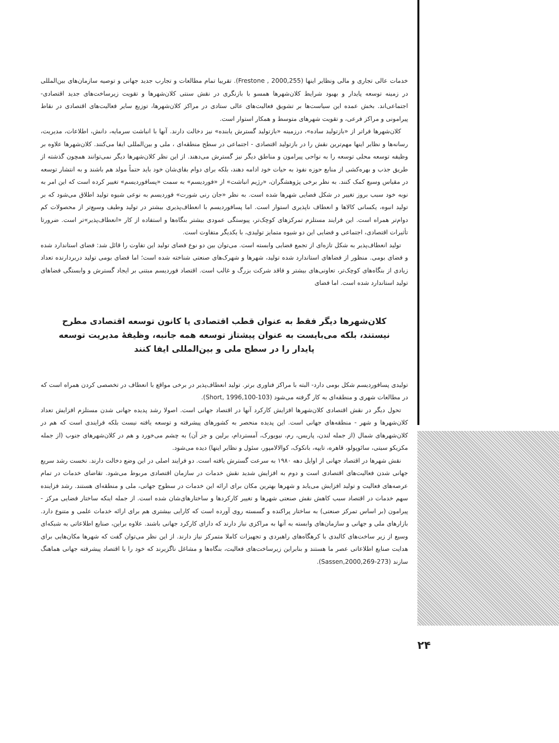خدمات عالی تجاری و مالی ونظایر اینها (Frestone , 2000,255). تقریبا تمام مطالعات و تجارب جدید جهانی و توصیه سازمان‌های بین‌المللی در زمینه توسعه پایدار و بهبود شرایط کلان‌شهرها همسو با بازنگری در نقش سنتی کلان‌شهرها و تقویت زیرساخت‌های جدید اقتصادی- اجتماعی‌اند. بخش عمده این سیاست‌ها بر تشویق فعالیت‌های عالی ستادی در مراکز کلان‌شهرها، توزیع سایر فعالیت‌های اقتصادی در نقاط پیرامونی و مراکز فرعی، و تقویت شهرهای متوسط و همکار استوار است.
کلان‌شهرها فراتر از «بازتولید ساده»، درزمینه «بازتولید گسترش یابنده» نیز دخالت دارند. آنها با انباشت سرمایه، دانش، اطلاعات، مدیریت، رسانه‌ها و نظایر اینها مهم‌ترین نقش را در بازتولید اقتصادی - اجتماعی در سطح منطقه‌ای ، ملی و بین‌المللی ایفا می‌کنند. کلان‌شهرها علاوه بر وظیفه توسعه محلی توسعه را به نواحی پیرامون و مناطق دیگر نیز گسترش می‌دهند. از این نظر کلان‌شهرها دیگر نمی‌توانند همچون گذشته از طریق جذب و بهره‌کشی از منابع حوزه نفوذ به حیات خود ادامه دهند، بلکه برای دوام بقای‌شان خود باید حتماً مولد هم باشند و به انتشار توسعه در مقیاس وسیع کمک کنند. به نظر برخی پژوهشگران، «رژیم انباشت» از «فوردیسم» به سمت «پسافوردیسم» تغییر کرده است که این امر به نوبه خود سبب بروز تغییر در شکل فضایی شهرها شده است. به نظر «جان رنی شورت» فوردیسم به نوعی شیوه تولید اطلاق می‌شود که بر تولید انبوه، یکسانی کالاها و انعطاف ناپذیری استوار است. اما پسافوردیسم با انعطاف‌پذیری بیشتر در تولید وطیف وسیع‌تر از محصولات کم دوام‌تر همراه است. این فرایند مستلزم تمرکزهای کوچک‌تر، پیوستگی عمودی بیشتر بنگاه‌ها و استفاده از کار «انعطاف‌پذیر»تر است. ضرورتا تأثیرات اقتصادی، اجتماعی و فضایی این دو شیوه متمایز تولیدی، با یکدیگر متفاوت است.
تولید انعطاف‌پذیر به شکل تازه‌ای از تجمع فضایی وابسته است. می‌توان بین دو نوع فضای تولید این تفاوت را قائل شد: فضای استاندارد شده و فضای بومی. منظور از فضاهای استاندارد شده تولید، شهرها و شهرک‌های صنعتی شناخته شده است؛ اما فضای بومی تولید دربردارنده تعداد زیادی از بنگاه‌های کوچک‌تر، تعاونی‌های بیشتر و فاقد شرکت بزرگ و غالب است. اقتصاد فوردیسم مبتنی بر ایجاد گسترش و وابستگی فضاهای تولید استاندارد شده است. اما فضای
کلان‌شهرها دیگر فقط به عنوان قطب اقتصادی یا کانون توسعه اقتصادی مطرح نیستند، بلکه می‌بایست به عنوان پیشتاز توسعه همه جانبه، وظیفهٔ مدیریت توسعه پایدار را در سطح ملی و بین‌المللی ایفا کنند
تولیدی پسافوردیسم شکل بومی دارد- البته با مراکز فناوری برتر. تولید انعطاف‌پذیر در برخی مواقع با انعطاف در تخصصی کردن همراه است که در مطالعات شهری و منطقه‌ای به کار گرفته می‌شود (Short, 1996,100-103).
تحول دیگر در نقش اقتصادی کلان‌شهرها افزایش کارکرد آنها در اقتصاد جهانی است. اصولا رشد پدیده جهانی شدن مستلزم افزایش تعداد کلان‌شهرها و شهر - منطقه‌های جهانی است. این پدیده منحصر به کشورهای پیشرفته و توسعه یافته نیست بلکه فرایندی است که هم در کلان‌شهرهای شمال (از جمله لندن، پاریس، رم، نیویورک، آمستردام، برلین و جز آن) به چشم می‌خورد و هم در کلان‌شهرهای جنوب (از جمله مکزیکو سیتی، سائوپولو، قاهره، تایپه، بانکوک، کوالالامپور، سئول و نظایر اینها) دیده می‌شود.
نقش شهرها در اقتصاد جهانی از اوایل دهه ۱۹۸۰ به سرعت گسترش یافته است. دو فرایند اصلی در این وضع دخالت دارند. نخست رشد سریع جهانی شدن فعالیت‌های اقتصادی است و دوم به افزایش شدید نقش خدمات در سازمان اقتصادی مربوط می‌شود. تقاضای خدمات در تمام عرصه‌های فعالیت و تولید افزایش می‌یابد و شهرها بهترین مکان برای ارائه این خدمات در سطوح جهانی، ملی و منطقه‌ای هستند. رشد فزاینده سهم خدمات در اقتصاد سبب کاهش نقش صنعتی شهرها و تغییر کارکردها و ساختارهای‌شان شده است. از جمله اینکه ساختار فضایی مرکز - پیرامون (بر اساس تمرکز صنعتی) به ساختار پراکنده و گسسته روی آورده است که کارایی بیشتری هم برای ارائه خدمات علمی و متنوع دارد. بازارهای ملی و جهانی و سازمان‌های وابسته به آنها به مراکزی نیاز دارند که دارای کارکرد جهانی باشند. علاوه براین، صنایع اطلاعاتی به شبکه‌ای وسیع از زیر ساخت‌های کالبدی با کرهگاه‌های راهبردی و تجهیزات کاملا متمرکز نیاز دارند. از این نظر می‌توان گفت که شهرها مکان‌هایی برای هدایت صنایع اطلاعاتی عصر ما هستند و بنابراین زیرساخت‌های فعالیت، بنگاه‌ها و مشاغل ناگزیرند که خود را با اقتصاد پیشرفته جهانی هماهنگ سازند (Sassen,2000,269-273).
۲۴